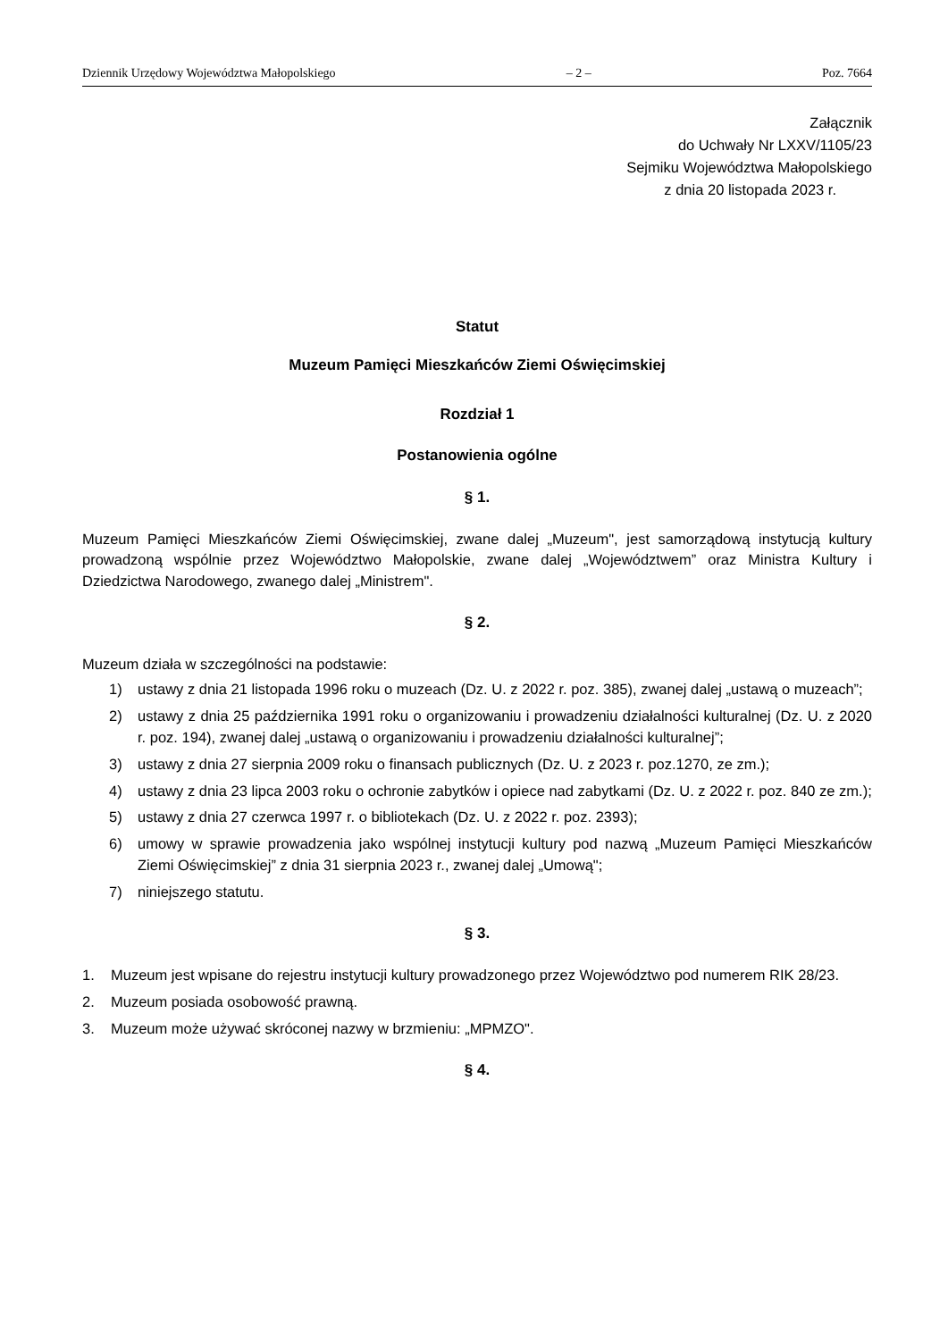Dziennik Urzędowy Województwa Małopolskiego – 2 – Poz. 7664
Załącznik
do Uchwały Nr LXXV/1105/23
Sejmiku Województwa Małopolskiego
z dnia 20 listopada 2023 r.
Statut
Muzeum Pamięci Mieszkańców Ziemi Oświęcimskiej
Rozdział 1
Postanowienia ogólne
§ 1.
Muzeum Pamięci Mieszkańców Ziemi Oświęcimskiej, zwane dalej „Muzeum", jest samorządową instytucją kultury prowadzoną wspólnie przez Województwo Małopolskie, zwane dalej „Województwem” oraz Ministra Kultury i Dziedzictwa Narodowego, zwanego dalej „Ministrem".
§ 2.
Muzeum działa w szczególności na podstawie:
1) ustawy z dnia 21 listopada 1996 roku o muzeach (Dz. U. z 2022 r. poz. 385), zwanej dalej „ustawą o muzeach”;
2) ustawy z dnia 25 października 1991 roku o organizowaniu i prowadzeniu działalności kulturalnej (Dz. U. z 2020 r. poz. 194), zwanej dalej „ustawą o organizowaniu i prowadzeniu działalności kulturalnej”;
3) ustawy z dnia 27 sierpnia 2009 roku o finansach publicznych (Dz. U. z 2023 r. poz.1270, ze zm.);
4) ustawy z dnia 23 lipca 2003 roku o ochronie zabytków i opiece nad zabytkami (Dz. U. z 2022 r. poz. 840 ze zm.);
5) ustawy z dnia 27 czerwca 1997 r. o bibliotekach (Dz. U. z 2022 r. poz. 2393);
6) umowy w sprawie prowadzenia jako wspólnej instytucji kultury pod nazwą „Muzeum Pamięci Mieszkańców Ziemi Oświęcimskiej” z dnia 31 sierpnia 2023 r., zwanej dalej „Umową";
7) niniejszego statutu.
§ 3.
1. Muzeum jest wpisane do rejestru instytucji kultury prowadzonego przez Województwo pod numerem RIK 28/23.
2. Muzeum posiada osobowość prawną.
3. Muzeum może używać skróconej nazwy w brzmieniu: „MPMZO".
§ 4.